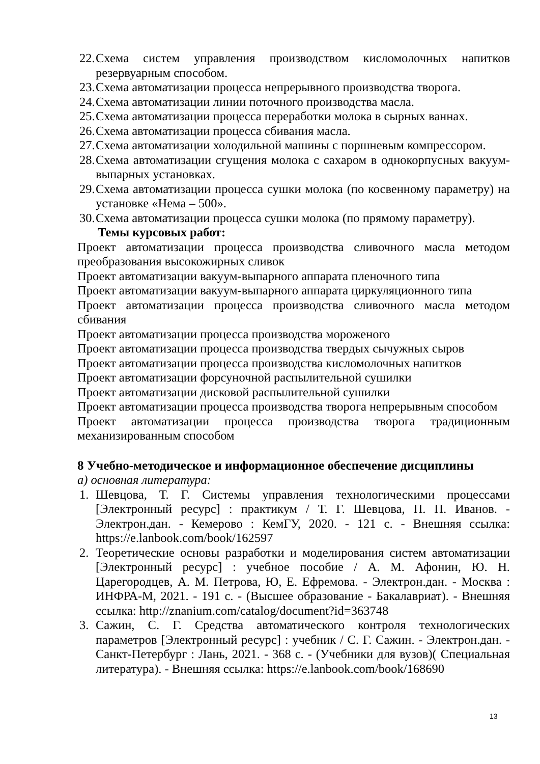22. Схема систем управления производством кисломолочных напитков резервуарным способом.
23. Схема автоматизации процесса непрерывного производства творога.
24. Схема автоматизации линии поточного производства масла.
25. Схема автоматизации процесса переработки молока в сырных ваннах.
26. Схема автоматизации процесса сбивания масла.
27. Схема автоматизации холодильной машины с поршневым компрессором.
28. Схема автоматизации сгущения молока с сахаром в однокорпусных вакуум-выпарных установках.
29. Схема автоматизации процесса сушки молока (по косвенному параметру) на установке «Нема – 500».
30. Схема автоматизации процесса сушки молока (по прямому параметру).
Темы курсовых работ:
Проект автоматизации процесса производства сливочного масла методом преобразования высокожирных сливок
Проект автоматизации вакуум-выпарного аппарата пленочного типа
Проект автоматизации вакуум-выпарного аппарата циркуляционного типа
Проект автоматизации процесса производства сливочного масла методом сбивания
Проект автоматизации процесса производства мороженого
Проект автоматизации процесса производства твердых сычужных сыров
Проект автоматизации процесса производства кисломолочных напитков
Проект автоматизации форсуночной распылительной сушилки
Проект автоматизации дисковой распылительной сушилки
Проект автоматизации процесса производства творога непрерывным способом
Проект автоматизации процесса производства творога традиционным механизированным способом
8 Учебно-методическое и информационное обеспечение дисциплины
а) основная литература:
1. Шевцова, Т. Г. Системы управления технологическими процессами [Электронный ресурс] : практикум / Т. Г. Шевцова, П. П. Иванов. - Электрон.дан. - Кемерово : КемГУ, 2020. - 121 с. - Внешняя ссылка: https://e.lanbook.com/book/162597
2. Теоретические основы разработки и моделирования систем автоматизации [Электронный ресурс] : учебное пособие / А. М. Афонин, Ю. Н. Царегородцев, А. М. Петрова, Ю, Е. Ефремова. - Электрон.дан. - Москва : ИНФРА-М, 2021. - 191 с. - (Высшее образование - Бакалавриат). - Внешняя ссылка: http://znanium.com/catalog/document?id=363748
3. Сажин, С. Г. Средства автоматического контроля технологических параметров [Электронный ресурс] : учебник / С. Г. Сажин. - Электрон.дан. - Санкт-Петербург : Лань, 2021. - 368 с. - (Учебники для вузов)( Специальная литература). - Внешняя ссылка: https://e.lanbook.com/book/168690
13